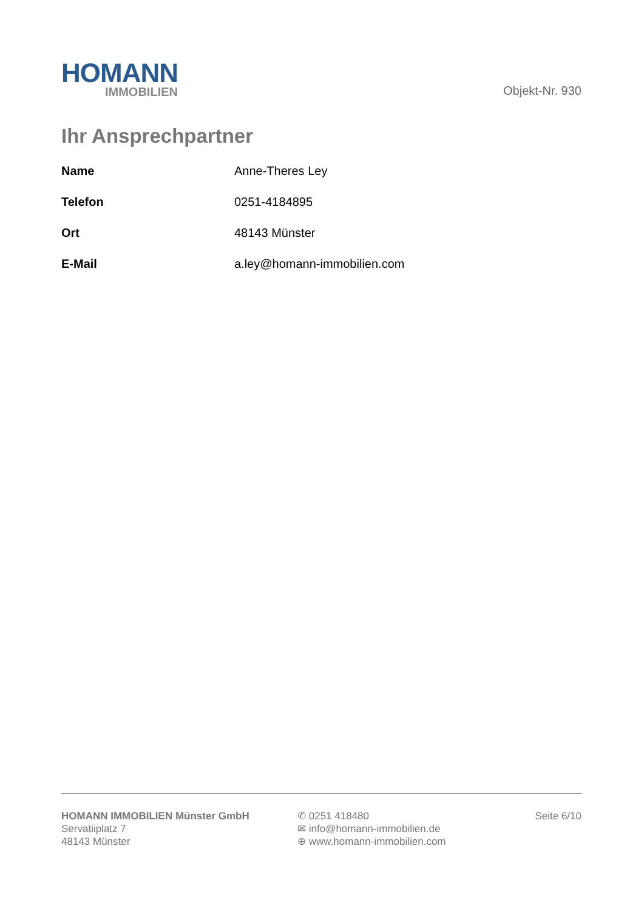HOMANN
IMMOBILIEN
Objekt-Nr. 930
Ihr Ansprechpartner
| Name | Anne-Theres Ley |
| Telefon | 0251-4184895 |
| Ort | 48143 Münster |
| E-Mail | a.ley@homann-immobilien.com |
HOMANN IMMOBILIEN Münster GmbH
Servatiiplatz 7
48143 Münster
✆ 0251 418480
✉ info@homann-immobilien.de
⊕ www.homann-immobilien.com
Seite 6/10